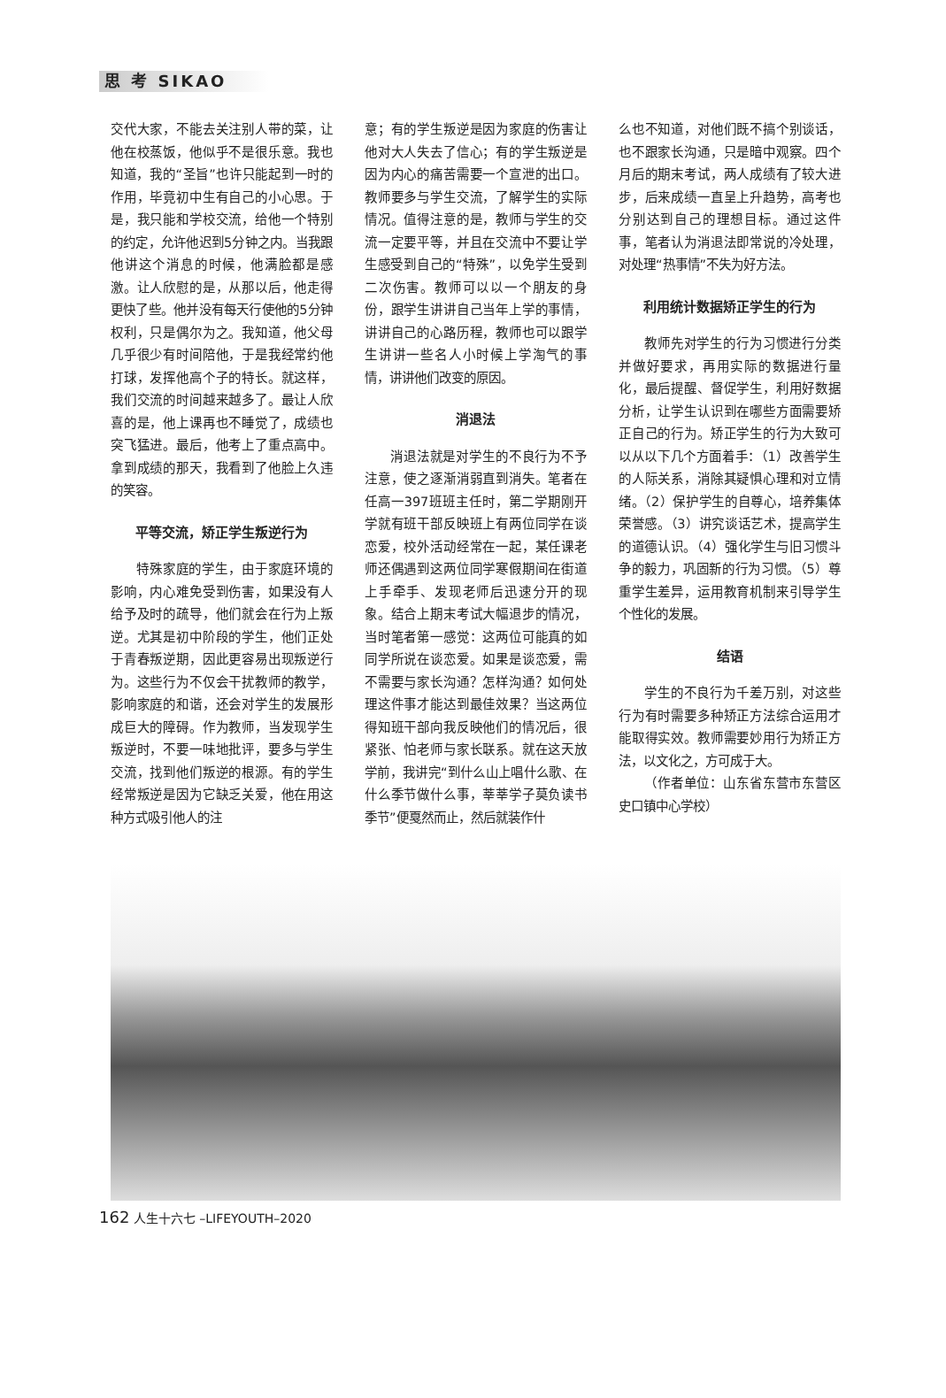思 考 SIKAO
交代大家，不能去关注别人带的菜，让他在校蒸饭，他似乎不是很乐意。我也知道，我的“圣旨”也许只能起到一时的作用，毕竟初中生有自己的小心思。于是，我只能和学校交流，给他一个特别的约定，允许他迟到5分钟之内。当我跟他讲这个消息的时候，他满脸都是感激。让人欣慰的是，从那以后，他走得更快了些。他并没有每天行使他的5分钟权利，只是偶尔为之。我知道，他父母几乎很少有时间陪他，于是我经常约他打球，发挥他高个子的特长。就这样，我们交流的时间越来越多了。最让人欣喜的是，他上课再也不睡觉了，成绩也突飞猛进。最后，他考上了重点高中。拿到成绩的那天，我看到了他脸上久违的笑容。
平等交流，矫正学生叛逆行为
特殊家庭的学生，由于家庭环境的影响，内心难免受到伤害，如果没有人给予及时的疏导，他们就会在行为上叛逆。尤其是初中阶段的学生，他们正处于青春叛逆期，因此更容易出现叛逆行为。这些行为不仅会干扰教师的教学，影响家庭的和谐，还会对学生的发展形成巨大的障碍。作为教师，当发现学生叛逆时，不要一味地批评，要多与学生交流，找到他们叛逆的根源。有的学生经常叛逆是因为它缺乏关爱，他在用这种方式吸引他人的注
意；有的学生叛逆是因为家庭的伤害让他对大人失去了信心；有的学生叛逆是因为内心的痛苦需要一个宣泄的出口。教师要多与学生交流，了解学生的实际情况。值得注意的是，教师与学生的交流一定要平等，并且在交流中不要让学生感受到自己的“特殊”，以免学生受到二次伤害。教师可以以一个朋友的身份，跟学生讲讲自己当年上学的事情，讲讲自己的心路历程，教师也可以跟学生讲讲一些名人小时候上学淘气的事情，讲讲他们改变的原因。
消退法
消退法就是对学生的不良行为不予注意，使之逐渐消弱直到消失。笔者在任高一397班班主任时，第二学期刚开学就有班干部反映班上有两位同学在谈恋爱，校外活动经常在一起，某任课老师还偶遇到这两位同学寒假期间在街道上手牵手、发现老师后迅速分开的现象。结合上期末考试大幅退步的情况，当时笔者第一感觉：这两位可能真的如同学所说在谈恋爱。如果是谈恋爱，需不需要与家长沟通？怎样沟通？如何处理这件事才能达到最佳效果？当这两位得知班干部向我反映他们的情况后，很紧张、怕老师与家长联系。就在这天放学前，我讲完“到什么山上唱什么歌、在什么季节做什么事，莘莘学子莫负读书季节”便戛然而止，然后就装作什
么也不知道，对他们既不搞个别谈话，也不跟家长沟通，只是暗中观察。四个月后的期末考试，两人成绩有了较大进步，后来成绩一直呈上升趋势，高考也分别达到自己的理想目标。通过这件事，笔者认为消退法即常说的冷处理，对处理“热事情”不失为好方法。
利用统计数据矫正学生的行为
教师先对学生的行为习惯进行分类并做好要求，再用实际的数据进行量化，最后提醒、督促学生，利用好数据分析，让学生认识到在哪些方面需要矫正自己的行为。矫正学生的行为大致可以从以下几个方面着手：（1）改善学生的人际关系，消除其疑惧心理和对立情绪。（2）保护学生的自尊心，培养集体荣誉感。（3）讲究谈话艺术，提高学生的道德认识。（4）强化学生与旧习惯斗争的毅力，巩固新的行为习惯。（5）尊重学生差异，运用教育机制来引导学生个性化的发展。
结语
学生的不良行为千差万别，对这些行为有时需要多种矫正方法综合运用才能取得实效。教师需要妙用行为矫正方法，以文化之，方可成于大。
（作者单位：山东省东营市东营区史口镇中心学校）
162 人生十六七 –LIFEYOUTH–2020